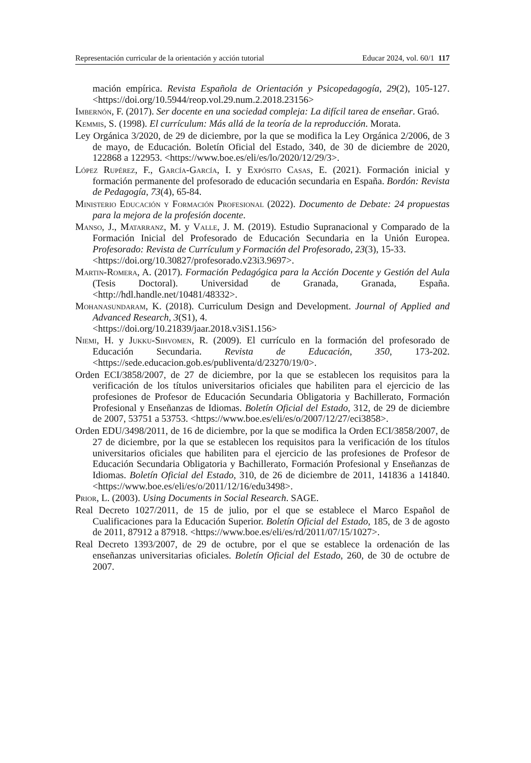Representación curricular de la orientación y acción tutorial Educar 2024, vol. 60/1 117
mación empírica. Revista Española de Orientación y Psicopedagogía, 29(2), 105-127. <https://doi.org/10.5944/reop.vol.29.num.2.2018.23156>
Imbernón, F. (2017). Ser docente en una sociedad compleja: La difícil tarea de enseñar. Graó.
Kemmis, S. (1998). El currículum: Más allá de la teoría de la reproducción. Morata.
Ley Orgánica 3/2020, de 29 de diciembre, por la que se modifica la Ley Orgánica 2/2006, de 3 de mayo, de Educación. Boletín Oficial del Estado, 340, de 30 de diciembre de 2020, 122868 a 122953. <https://www.boe.es/eli/es/lo/2020/12/29/3>.
López Rupérez, F., García-García, I. y Expósito Casas, E. (2021). Formación inicial y formación permanente del profesorado de educación secundaria en España. Bordón: Revista de Pedagogía, 73(4), 65-84.
Ministerio Educación y Formación Profesional (2022). Documento de Debate: 24 propuestas para la mejora de la profesión docente.
Manso, J., Matarranz, M. y Valle, J. M. (2019). Estudio Supranacional y Comparado de la Formación Inicial del Profesorado de Educación Secundaria en la Unión Europea. Profesorado: Revista de Currículum y Formación del Profesorado, 23(3), 15-33.
<https://doi.org/10.30827/profesorado.v23i3.9697>.
Martin-Romera, A. (2017). Formación Pedagógica para la Acción Docente y Gestión del Aula (Tesis Doctoral). Universidad de Granada, Granada, España. <http://hdl.handle.net/10481/48332>.
Mohanasundaram, K. (2018). Curriculum Design and Development. Journal of Applied and Advanced Research, 3(S1), 4.
<https://doi.org/10.21839/jaar.2018.v3iS1.156>
Niemi, H. y Jukku-Sihvomen, R. (2009). El currículo en la formación del profesorado de Educación Secundaria. Revista de Educación, 350, 173-202. <https://sede.educacion.gob.es/publiventa/d/23270/19/0>.
Orden ECI/3858/2007, de 27 de diciembre, por la que se establecen los requisitos para la verificación de los títulos universitarios oficiales que habiliten para el ejercicio de las profesiones de Profesor de Educación Secundaria Obligatoria y Bachillerato, Formación Profesional y Enseñanzas de Idiomas. Boletín Oficial del Estado, 312, de 29 de diciembre de 2007, 53751 a 53753. <https://www.boe.es/eli/es/o/2007/12/27/eci3858>.
Orden EDU/3498/2011, de 16 de diciembre, por la que se modifica la Orden ECI/3858/2007, de 27 de diciembre, por la que se establecen los requisitos para la verificación de los títulos universitarios oficiales que habiliten para el ejercicio de las profesiones de Profesor de Educación Secundaria Obligatoria y Bachillerato, Formación Profesional y Enseñanzas de Idiomas. Boletín Oficial del Estado, 310, de 26 de diciembre de 2011, 141836 a 141840. <https://www.boe.es/eli/es/o/2011/12/16/edu3498>.
Prior, L. (2003). Using Documents in Social Research. SAGE.
Real Decreto 1027/2011, de 15 de julio, por el que se establece el Marco Español de Cualificaciones para la Educación Superior. Boletín Oficial del Estado, 185, de 3 de agosto de 2011, 87912 a 87918. <https://www.boe.es/eli/es/rd/2011/07/15/1027>.
Real Decreto 1393/2007, de 29 de octubre, por el que se establece la ordenación de las enseñanzas universitarias oficiales. Boletín Oficial del Estado, 260, de 30 de octubre de 2007.